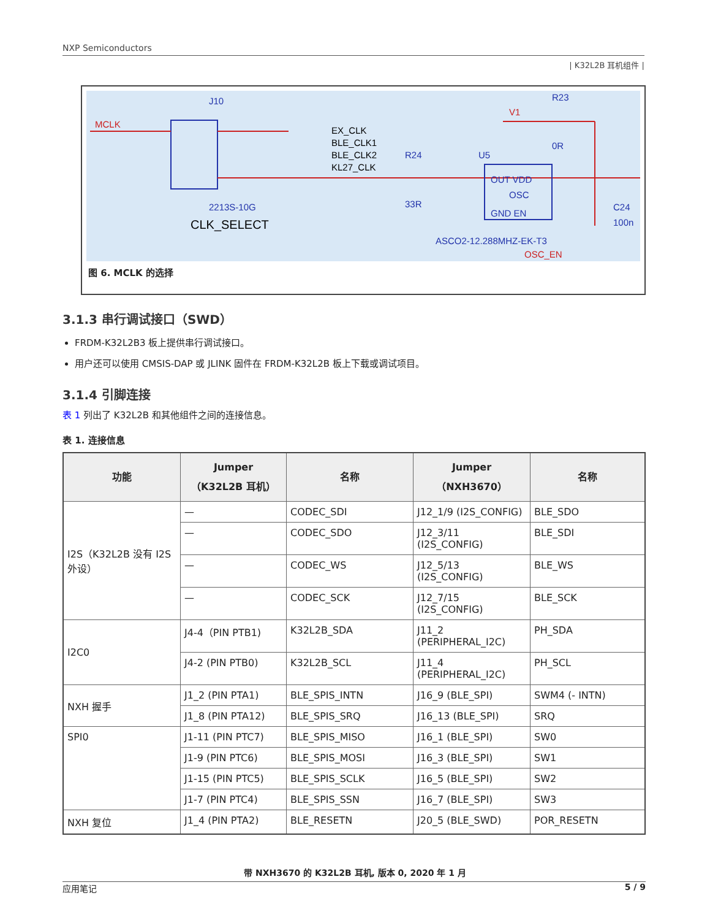NXP Semiconductors
| K32L2B 耳机组件 |
J10
MCLK
EX_CLK
BLE_CLK1
BLE_CLK2
KL27_CLK
R24
33R
U5
OUT VDD
OSC
GND EN
R23
V1
0R
C24
100n
2213S-10G
CLK_SELECT
ASCO2-12.288MHZ-EK-T3
OSC_EN
图 6. MCLK 的选择
3.1.3 串行调试接口（SWD）
FRDM-K32L2B3 板上提供串行调试接口。
用户还可以使用 CMSIS-DAP 或 JLINK 固件在 FRDM-K32L2B 板上下载或调试项目。
3.1.4 引脚连接
表 1 列出了 K32L2B 和其他组件之间的连接信息。
表 1. 连接信息
| 功能 | Jumper （K32L2B 耳机） | 名称 | Jumper （NXH3670） | 名称 |
| --- | --- | --- | --- | --- |
| I2S（K32L2B 没有 I2S 外设） | — | CODEC_SDI | J12_1/9 (I2S_CONFIG) | BLE_SDO |
| | — | CODEC_SDO | J12_3/11 (I2S_CONFIG) | BLE_SDI |
| | — | CODEC_WS | J12_5/13 (I2S_CONFIG) | BLE_WS |
| | — | CODEC_SCK | J12_7/15 (I2S_CONFIG) | BLE_SCK |
| I2C0 | J4-4（PIN PTB1) | K32L2B_SDA | J11_2 (PERIPHERAL_I2C) | PH_SDA |
| | J4-2 (PIN PTB0) | K32L2B_SCL | J11_4 (PERIPHERAL_I2C) | PH_SCL |
| NXH 握手 | J1_2 (PIN PTA1) | BLE_SPIS_INTN | J16_9 (BLE_SPI) | SWM4 (- INTN) |
| | J1_8 (PIN PTA12) | BLE_SPIS_SRQ | J16_13 (BLE_SPI) | SRQ |
| SPI0 | J1-11 (PIN PTC7) | BLE_SPIS_MISO | J16_1 (BLE_SPI) | SW0 |
| | J1-9 (PIN PTC6) | BLE_SPIS_MOSI | J16_3 (BLE_SPI) | SW1 |
| | J1-15 (PIN PTC5) | BLE_SPIS_SCLK | J16_5 (BLE_SPI) | SW2 |
| | J1-7 (PIN PTC4) | BLE_SPIS_SSN | J16_7 (BLE_SPI) | SW3 |
| NXH 复位 | J1_4 (PIN PTA2) | BLE_RESETN | J20_5 (BLE_SWD) | POR_RESETN |
带 NXH3670 的 K32L2B 耳机, 版本 0, 2020 年 1 月
应用笔记 5 / 9